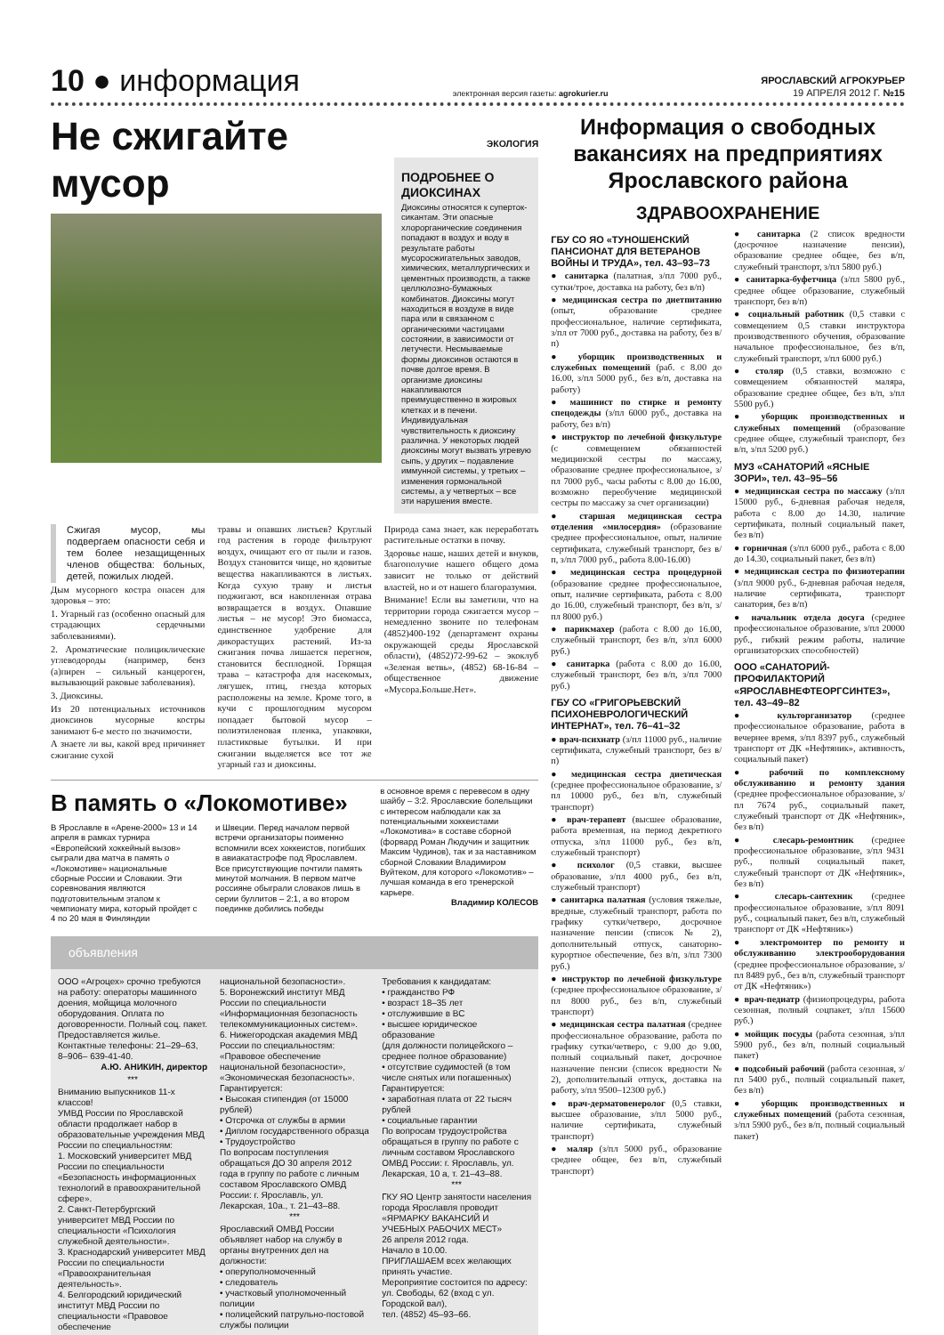10 ● информация
электронная версия газеты: agrokurier.ru
ЯРОСЛАВСКИЙ АГРОКУРЬЕР
19 АПРЕЛЯ 2012 Г. №15
Не сжигайте мусор
ЭКОЛОГИЯ
ПОДРОБНЕЕ О ДИОКСИНАХ
Диоксины относятся к суперток-сикантам. Эти опасные хлорорганические соединения попадают в воздух и воду в результате работы мусоросжигательных заводов, химических, металлургических и цементных производств, а также целлюлозно-бумажных комбинатов. Диоксины могут находиться в воздухе в виде пара или в связанном с органическими частицами состоянии, в зависимости от летучести. Несмываемые формы диоксинов остаются в почве долгое время. В организме диоксины накапливаются преимущественно в жировых клетках и в печени. Индивидуальная чувствительность к диоксину различна. У некоторых людей диоксины могут вызвать угревую сыпь, у других – подавление иммунной системы, у третьих – изменения гормональной системы, а у четвертых – все эти нарушения вместе.
Сжигая мусор, мы подвергаем опасности себя и тем более незащищенных членов общества: больных, детей, пожилых людей.
Дым мусорного костра опасен для здоровья – это:
1. Угарный газ (особенно опасный для страдающих сердечными заболеваниями).
2. Ароматические полициклические углеводороды (например, бенз (а)пирен – сильный канцероген, вызывающий раковые заболевания).
3. Диоксины.
Из 20 потенциальных источников диоксинов мусорные костры занимают 6-е место по значимости.
А знаете ли вы, какой вред причиняет сжигание сухой
травы и опавших листьев? Круглый год растения в городе фильтруют воздух, очищают его от пыли и газов. Воздух становится чище, но ядовитые вещества накапливаются в листьях. Когда сухую траву и листья поджигают, вся накопленная отрава возвращается в воздух. Опавшие листья – не мусор! Это биомасса, единственное удобрение для дикорастущих растений. Из-за сжигания почва лишается перегноя, становится бесплодной. Горящая трава – катастрофа для насекомых, лягушек, птиц, гнезда которых расположены на земле. Кроме того, в кучи с прошлогодним мусором попадает бытовой мусор – полиэтиленовая пленка, упаковки, пластиковые бутылки. И при сжигании выделяется все тот же угарный газ и диоксины.
Природа сама знает, как переработать растительные остатки в почву.
Здоровье наше, наших детей и внуков, благополучие нашего общего дома зависит не только от действий властей, но и от нашего благоразумия.
Внимание! Если вы заметили, что на территории города сжигается мусор – немедленно звоните по телефонам (4852)400-192 (департамент охраны окружающей среды Ярославской области), (4852)72-99-62 – экоклуб «Зеленая ветвь», (4852) 68-16-84 – общественное движение «Мусора.Больше.Нет».
В память о «Локомотиве»
В Ярославле в «Арене-2000» 13 и 14 апреля в рамках турнира «Европейский хоккейный вызов» сыграли два матча в память о «Локомотиве» национальные сборные России и Словакии. Эти соревнования являются подготовительным этапом к чемпионату мира, который пройдет с 4 по 20 мая в Финляндии
и Швеции. Перед началом первой встречи организаторы поименно вспомнили всех хоккеистов, погибших в авиакатастрофе под Ярославлем. Все присутствующие почтили память минутой молчания. В первом матче россияне обыграли словаков лишь в серии буллитов – 2:1, а во втором поединке добились победы
в основное время с перевесом в одну шайбу – 3:2. Ярославские болельщики с интересом наблюдали как за потенциальными хоккеистами «Локомотива» в составе сборной (форвард Роман Людучин и защитник Максим Чудинов), так и за наставником сборной Словакии Владимиром Вуйтеком, для которого «Локомотив» – лучшая команда в его тренерской карьере.
Владимир КОЛЕСОВ
объявления
ООО «Агроцех» срочно требуются на работу: операторы машинного доения, мойщица молочного оборудования. Оплата по договоренности. Полный соц. пакет. Предоставляется жилье. Контактные телефоны: 21–29–63, 8–906– 639-41-40.
А.Ю. АНИКИН, директор
***
Вниманию выпускников 11-х классов!
УМВД России по Ярославской области продолжает набор в образовательные учреждения МВД России по специальностям:
1. Московский университет МВД России по специальности «Безопасность информационных технологий в правоохранительной сфере».
2. Санкт-Петербургский университет МВД России по специальности «Психология служебной деятельности».
3. Краснодарский университет МВД России по специальности «Правоохранительная деятельность».
4. Белгородский юридический институт МВД России по специальности «Правовое обеспечение
национальной безопасности».
5. Воронежский институт МВД России по специальности «Информационная безопасность телекоммуникационных систем».
6. Нижегородская академия МВД России по специальностям: «Правовое обеспечение национальной безопасности», «Экономическая безопасность».
Гарантируется:
• Высокая стипендия (от 15000 рублей)
• Отсрочка от службы в армии
• Диплом государственного образца
• Трудоустройство
По вопросам поступления обращаться ДО 30 апреля 2012 года в группу по работе с личным составом Ярославского ОМВД России: г. Ярославль, ул. Лекарская, 10а., т. 21–43–88.
***
Ярославский ОМВД России объявляет набор на службу в органы внутренних дел на должности:
• оперуполномоченный
• следователь
• участковый уполномоченный полиции
• полицейский патрульно-постовой службы полиции
Требования к кандидатам:
• гражданство РФ
• возраст 18–35 лет
• отслужившие в ВС
• высшее юридическое образование
(для должности полицейского – среднее полное образование)
• отсутствие судимостей (в том числе снятых или погашенных)
Гарантируется:
• заработная плата от 22 тысяч рублей
• социальные гарантии
По вопросам трудоустройства обращаться в группу по работе с личным составом Ярославского ОМВД России: г. Ярославль, ул. Лекарская, 10 а, т. 21–43–88.
***
ГКУ ЯО Центр занятости населения города Ярославля проводит «ЯРМАРКУ ВАКАНСИЙ И УЧЕБНЫХ РАБОЧИХ МЕСТ»
26 апреля 2012 года.
Начало в 10.00.
ПРИГЛАШАЕМ всех желающих принять участие.
Мероприятие состоится по адресу: ул. Свободы, 62 (вход с ул. Городской вал),
тел. (4852) 45–93–66.
Информация о свободных вакансиях на предприятиях Ярославского района
ЗДРАВООХРАНЕНИЕ
ГБУ СО ЯО «ТУНОШЕНСКИЙ ПАНСИОНАТ ДЛЯ ВЕТЕРАНОВ ВОЙНЫ И ТРУДА», тел. 43–93–73
● санитарка (палатная, з/пл 7000 руб., сутки/трое, доставка на работу, без в/п)
● медицинская сестра по диетпитанию (опыт, образование среднее профессиональное, наличие сертификата, з/пл от 7000 руб., доставка на работу, без в/п)
● уборщик производственных и служебных помещений (раб. с 8.00 до 16.00, з/пл 5000 руб., без в/п, доставка на работу)
● машинист по стирке и ремонту спецодежды (з/пл 6000 руб., доставка на работу, без в/п)
● инструктор по лечебной физкультуре (с совмещением обязанностей медицинской сестры по массажу, образование среднее профессиональное, з/пл 7000 руб., часы работы с 8.00 до 16.00, возможно переобучение медицинской сестры по массажу за счет организации)
● старшая медицинская сестра отделения «милосердия» (образование среднее профессиональное, опыт, наличие сертификата, служебный транспорт, без в/п, з/пл 7000 руб., работа 8.00-16.00)
● медицинская сестра процедурной (образование среднее профессиональное, опыт, наличие сертификата, работа с 8.00 до 16.00, служебный транспорт, без в/п, з/пл 8000 руб.)
● парикмахер (работа с 8.00 до 16.00, служебный транспорт, без в/п, з/пл 6000 руб.)
● санитарка (работа с 8.00 до 16.00, служебный транспорт, без в/п, з/пл 7000 руб.)
ГБУ СО «ГРИГОРЬЕВСКИЙ ПСИХОНЕВРОЛОГИЧЕСКИЙ ИНТЕРНАТ», тел. 76–41–32
● врач-психиатр (з/пл 11000 руб., наличие сертификата, служебный транспорт, без в/п)
● медицинская сестра диетическая (среднее профессиональное образование, з/пл 10000 руб., без в/п, служебный транспорт)
● врач-терапевт (высшее образование, работа временная, на период декретного отпуска, з/пл 11000 руб., без в/п, служебный транспорт)
● психолог (0,5 ставки, высшее образование, з/пл 4000 руб., без в/п, служебный транспорт)
● санитарка палатная (условия тяжелые, вредные, служебный транспорт, работа по графику сутки/четверо, досрочное назначение пенсии (список № 2), дополнительный отпуск, санаторно-курортное обеспечение, без в/п, з/пл 7300 руб.)
● инструктор по лечебной физкультуре (среднее профессиональное образование, з/пл 8000 руб., без в/п, служебный транспорт)
● медицинская сестра палатная (среднее профессиональное образование, работа по графику сутки/четверо, с 9.00 до 9.00, полный социальный пакет, досрочное назначение пенсии (список вредности № 2), дополнительный отпуск, доставка на работу, з/пл 9500–12300 руб.)
● врач-дерматовенеролог (0,5 ставки, высшее образование, з/пл 5000 руб., наличие сертификата, служебный транспорт)
● маляр (з/пл 5000 руб., образование среднее общее, без в/п, служебный транспорт)
● санитарка (2 список вредности (досрочное назначение пенсии), образование среднее общее, без в/п, служебный транспорт, з/пл 5800 руб.)
● санитарка-буфетчица (з/пл 5800 руб., среднее общее образование, служебный транспорт, без в/п)
● социальный работник (0,5 ставки с совмещением 0,5 ставки инструктора производственного обучения, образование начальное профессиональное, без в/п, служебный транспорт, з/пл 6000 руб.)
● столяр (0,5 ставки, возможно с совмещением обязанностей маляра, образование среднее общее, без в/п, з/пл 5500 руб.)
● уборщик производственных и служебных помещений (образование среднее общее, служебный транспорт, без в/п, з/пл 5200 руб.)
МУЗ «САНАТОРИЙ «ЯСНЫЕ ЗОРИ», тел. 43–95–56
● медицинская сестра по массажу (з/пл 15000 руб., 6-дневная рабочая неделя, работа с 8.00 до 14.30, наличие сертификата, полный социальный пакет, без в/п)
● горничная (з/пл 6000 руб., работа с 8.00 до 14.30, социальный пакет, без в/п)
● медицинская сестра по физиотерапии (з/пл 9000 руб., 6-дневная рабочая неделя, наличие сертификата, транспорт санатория, без в/п)
● начальник отдела досуга (среднее профессиональное образование, з/пл 20000 руб., гибкий режим работы, наличие организаторских способностей)
ООО «САНАТОРИЙ-ПРОФИЛАКТОРИЙ «ЯРОСЛАВНЕФТЕОРГСИНТЕЗ», тел. 43–49–82
● культорганизатор (среднее профессиональное образование, работа в вечернее время, з/пл 8397 руб., служебный транспорт от ДК «Нефтяник», активность, социальный пакет)
● рабочий по комплексному обслуживанию и ремонту здания (среднее профессиональное образование, з/пл 7674 руб., социальный пакет, служебный транспорт от ДК «Нефтяник», без в/п)
● слесарь-ремонтник (среднее профессиональное образование, з/пл 9431 руб., полный социальный пакет, служебный транспорт от ДК «Нефтяник», без в/п)
● слесарь-сантехник (среднее профессиональное образование, з/пл 8091 руб., социальный пакет, без в/п, служебный транспорт от ДК «Нефтяник»)
● электромонтер по ремонту и обслуживанию электрооборудования (среднее профессиональное образование, з/пл 8489 руб., без в/п, служебный транспорт от ДК «Нефтяник»)
● врач-педиатр (физиопроцедуры, работа сезонная, полный соцпакет, з/пл 15600 руб.)
● мойщик посуды (работа сезонная, з/пл 5900 руб., без в/п, полный социальный пакет)
● подсобный рабочий (работа сезонная, з/пл 5400 руб., полный социальный пакет, без в/п)
● уборщик производственных и служебных помещений (работа сезонная, з/пл 5900 руб., без в/п, полный социальный пакет)